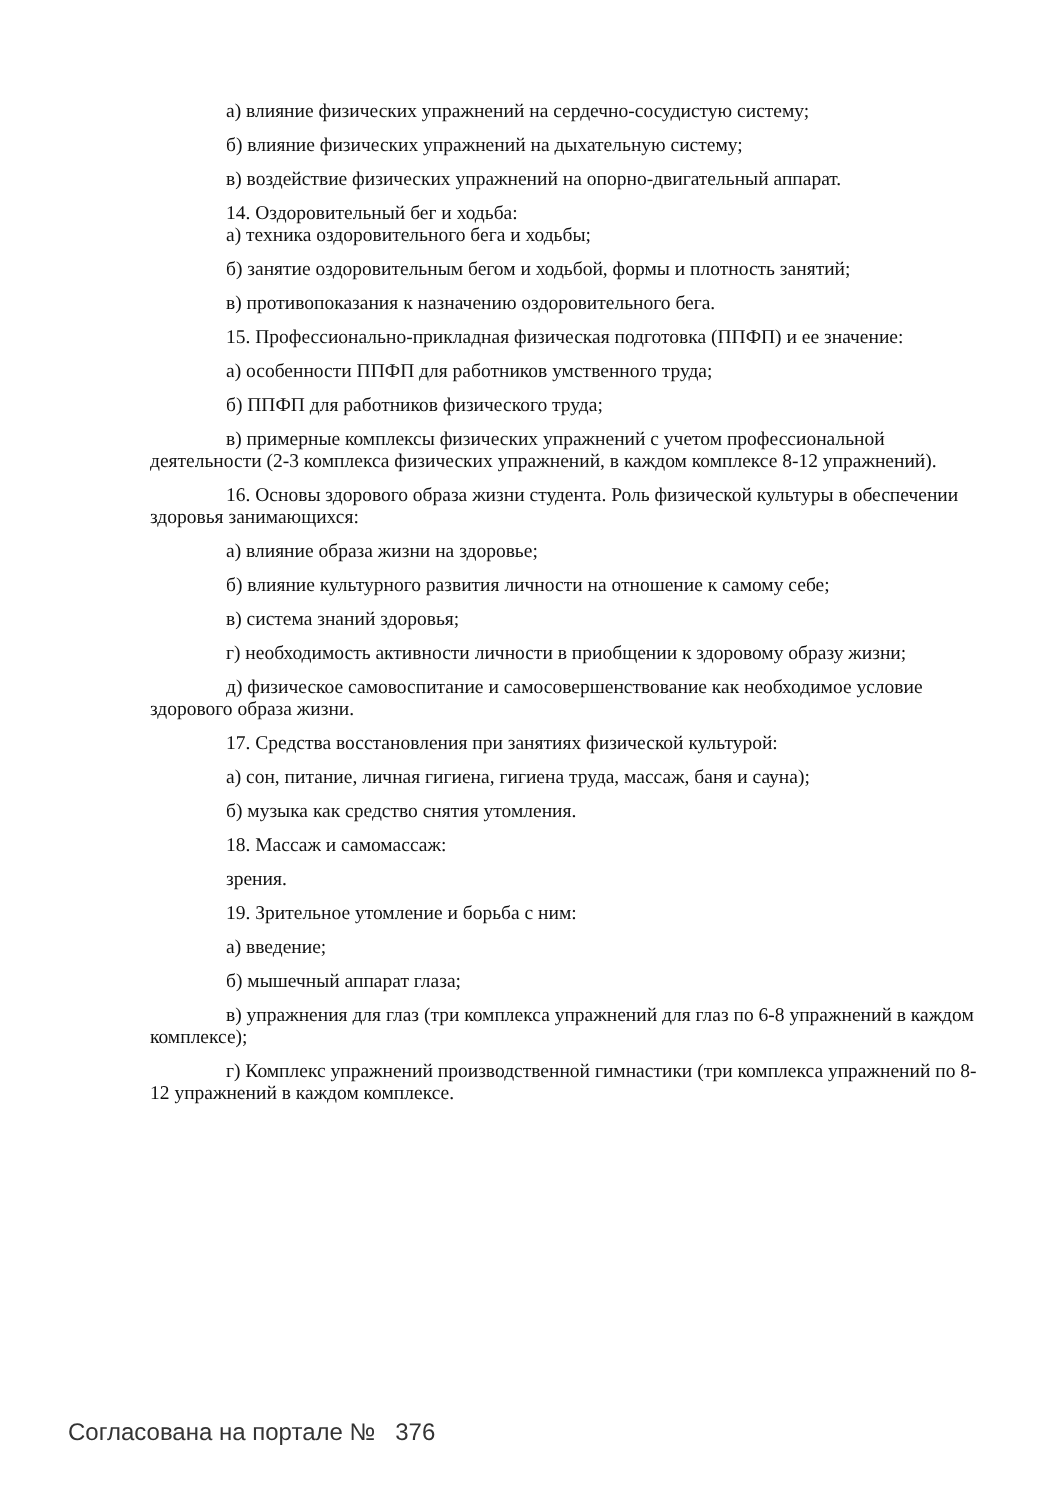а) влияние физических упражнений на сердечно-сосудистую систему;
б) влияние физических упражнений на дыхательную систему;
в) воздействие физических упражнений на опорно-двигательный аппарат.
14. Оздоровительный бег и ходьба:
а) техника оздоровительного бега и ходьбы;
б) занятие оздоровительным бегом и ходьбой, формы и плотность занятий;
в) противопоказания к назначению оздоровительного бега.
15. Профессионально-прикладная физическая подготовка (ППФП) и ее значение:
а) особенности ППФП для работников умственного труда;
б) ППФП для работников физического труда;
в) примерные комплексы физических упражнений с учетом профессиональной деятельности (2-3 комплекса физических упражнений, в каждом комплексе 8-12 упражнений).
16. Основы здорового образа жизни студента. Роль физической культуры в обеспечении здоровья занимающихся:
а) влияние образа жизни на здоровье;
б) влияние культурного развития личности на отношение к самому себе;
в) система знаний здоровья;
г) необходимость активности личности в приобщении к здоровому образу жизни;
д) физическое самовоспитание и самосовершенствование как необходимое условие здорового образа жизни.
17. Средства восстановления при занятиях физической культурой:
а) сон, питание, личная гигиена, гигиена труда, массаж, баня и сауна);
б) музыка как средство снятия утомления.
18. Массаж и самомассаж:
зрения.
19. Зрительное утомление и борьба с ним:
а) введение;
б) мышечный аппарат глаза;
в) упражнения для глаз (три комплекса упражнений для глаз по 6-8 упражнений в каждом комплексе);
г) Комплекс упражнений производственной гимнастики (три комплекса упражнений по 8-12 упражнений в каждом комплексе.
Согласована на портале № 376